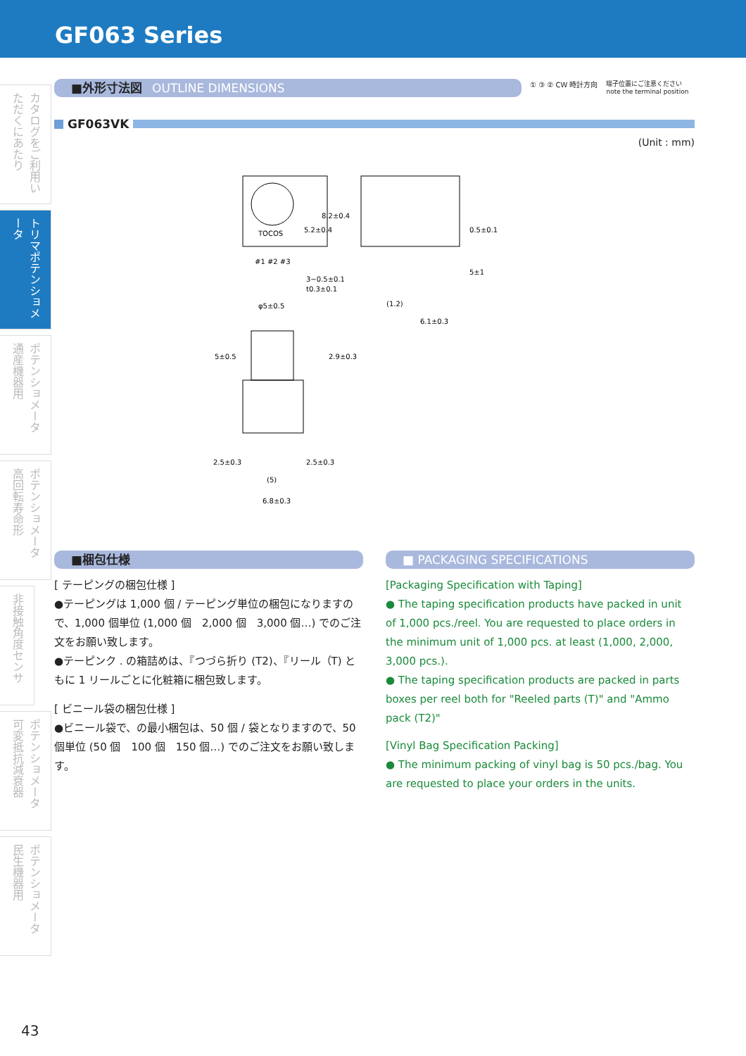GF063 Series
カタログをご利用いただくにあたり
トリマポテンショメータ
ポテンショメータ 通産機器用
ポテンショメータ 高回転寿命形
非接触角度センサ
ポテンショメータ 可変抵抗減衰器
ポテンショメータ 民生機器用
■外形寸法図 OUTLINE DIMENSIONS
① ③ ② CW 時計方向 端子位置にご注意ください
note the terminal position
GF063VK
(Unit : mm)
TOCOS
5.2±0.4
8.2±0.4
#1 #2 #3
3−0.5±0.1
t0.3±0.1
0.5±0.1
5±1
(1.2)
6.1±0.3
φ5±0.5
5±0.5
2.9±0.3
2.5±0.3
2.5±0.3
(5)
6.8±0.3
■梱包仕様
[ テーピングの梱包仕様 ]
●テーピングは 1,000 個 / テーピング単位の梱包になりますので、1,000 個単位 (1,000 個　2,000 個　3,000 個…) でのご注文をお願い致します。
●テーピンク . の箱詰めは、『つづら折り (T2)、『リール（T) ともに 1 リールごとに化粧箱に梱包致します。
[ ビニール袋の梱包仕様 ]
●ビニール袋で、の最小梱包は、50 個 / 袋となりますので、50 個単位 (50 個　100 個　150 個…) でのご注文をお願い致します。
■ PACKAGING SPECIFICATIONS
[Packaging Specification with Taping]
● The taping specification products have packed in unit of 1,000 pcs./reel. You are requested to place orders in the minimum unit of 1,000 pcs. at least (1,000, 2,000, 3,000 pcs.).
● The taping specification products are packed in parts boxes per reel both for "Reeled parts (T)" and "Ammo pack (T2)"
[Vinyl Bag Specification Packing]
● The minimum packing of vinyl bag is 50 pcs./bag. You are requested to place your orders in the units.
43